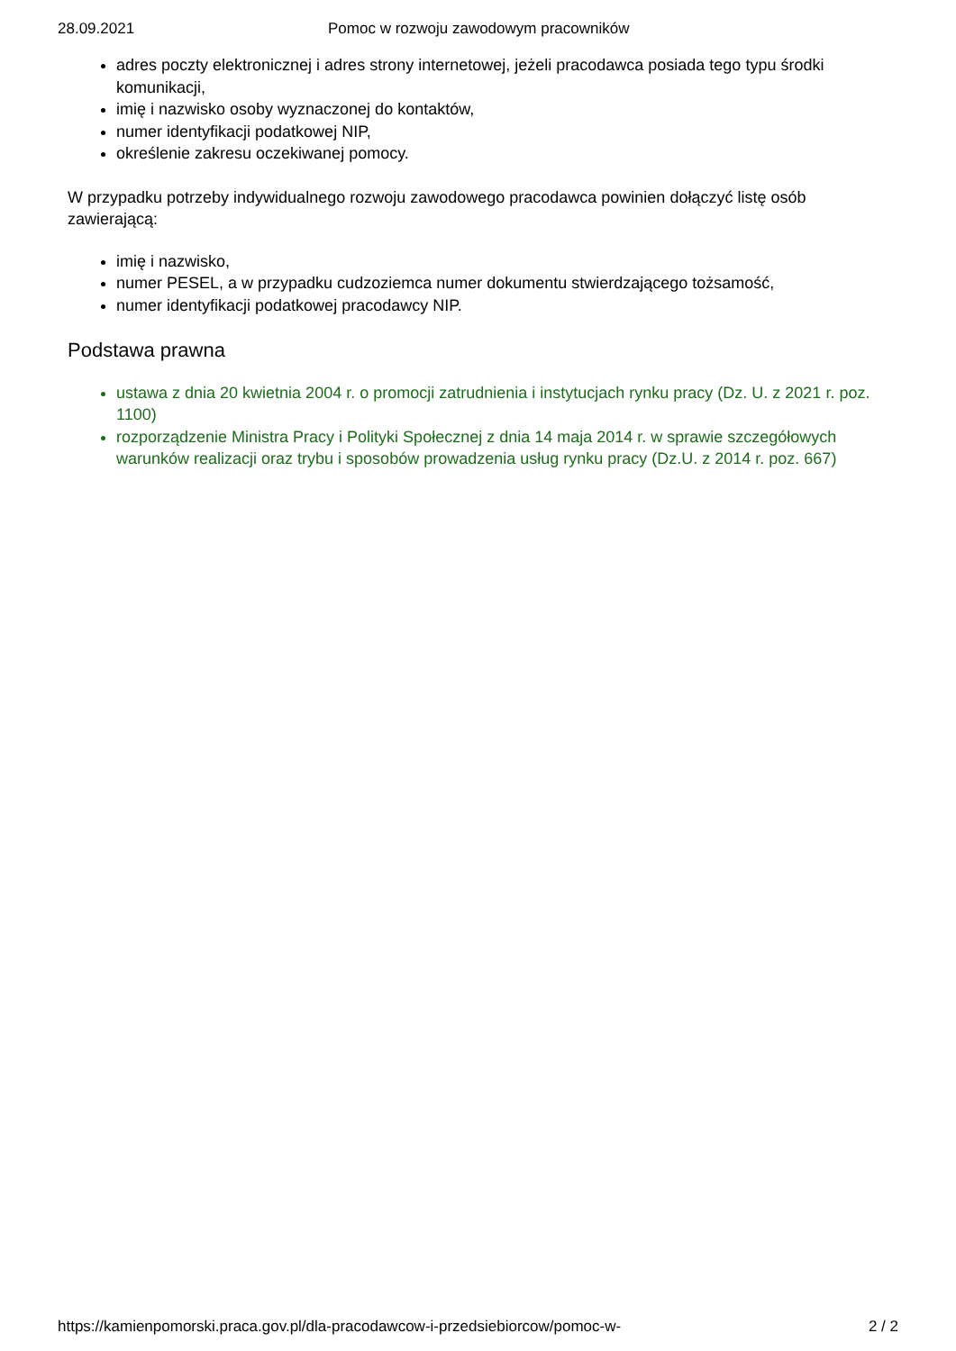28.09.2021 Pomoc w rozwoju zawodowym pracowników
adres poczty elektronicznej i adres strony internetowej, jeżeli pracodawca posiada tego typu środki komunikacji,
imię i nazwisko osoby wyznaczonej do kontaktów,
numer identyfikacji podatkowej NIP,
określenie zakresu oczekiwanej pomocy.
W przypadku potrzeby indywidualnego rozwoju zawodowego pracodawca powinien dołączyć listę osób zawierającą:
imię i nazwisko,
numer PESEL, a w przypadku cudzoziemca numer dokumentu stwierdzającego tożsamość,
numer identyfikacji podatkowej pracodawcy NIP.
Podstawa prawna
ustawa z dnia 20 kwietnia 2004 r. o promocji zatrudnienia i instytucjach rynku pracy (Dz. U. z 2021 r. poz. 1100)
rozporządzenie Ministra Pracy i Polityki Społecznej z dnia 14 maja 2014 r. w sprawie szczegółowych warunków realizacji oraz trybu i sposobów prowadzenia usług rynku pracy (Dz.U. z 2014 r. poz. 667)
https://kamienpomorski.praca.gov.pl/dla-pracodawcow-i-przedsiebiorcow/pomoc-w- 2 / 2